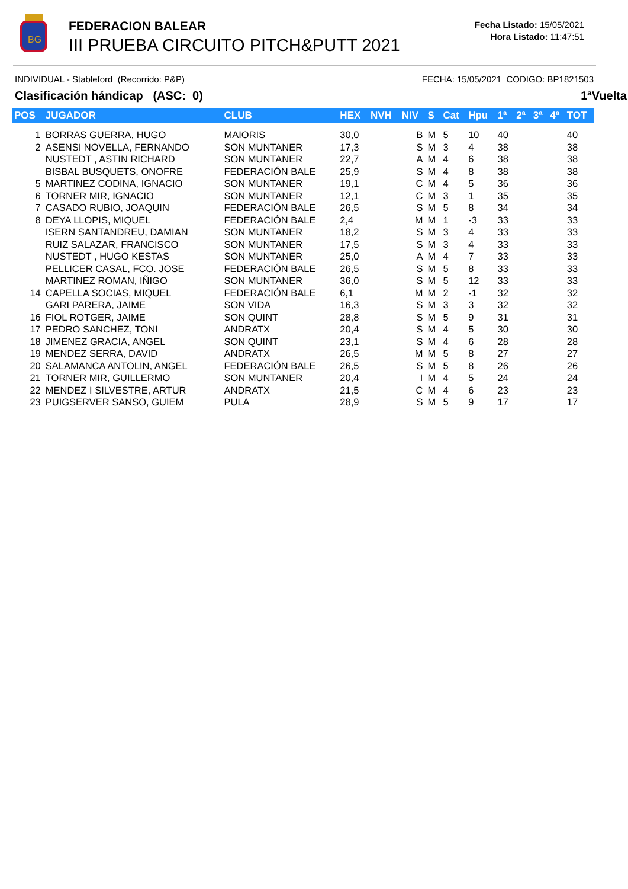BG
FEDERACION BALEAR
III PRUEBA CIRCUITO PITCH&PUTT 2021
Fecha Listado: 15/05/2021
Hora Listado: 11:47:51
INDIVIDUAL - Stableford (Recorrido: P&P) FECHA: 15/05/2021 CODIGO: BP1821503
Clasificación hándicap (ASC: 0) 1ªVuelta
| POS | JUGADOR | CLUB | HEX | NVH | NIV | S | Cat | Hpu | 1ª | 2ª | 3ª | 4ª | TOT |
| --- | --- | --- | --- | --- | --- | --- | --- | --- | --- | --- | --- | --- | --- |
| 1 | BORRAS GUERRA, HUGO | MAIORIS | 30,0 | | B | M | 5 | 10 | 40 | | | | 40 |
| 2 | ASENSI NOVELLA, FERNANDO | SON MUNTANER | 17,3 | | S | M | 3 | 4 | 38 | | | | 38 |
| | NUSTEDT , ASTIN RICHARD | SON MUNTANER | 22,7 | | A | M | 4 | 6 | 38 | | | | 38 |
| | BISBAL BUSQUETS, ONOFRE | FEDERACIÓN BALE | 25,9 | | S | M | 4 | 8 | 38 | | | | 38 |
| 5 | MARTINEZ CODINA, IGNACIO | SON MUNTANER | 19,1 | | C | M | 4 | 5 | 36 | | | | 36 |
| 6 | TORNER MIR, IGNACIO | SON MUNTANER | 12,1 | | C | M | 3 | 1 | 35 | | | | 35 |
| 7 | CASADO RUBIO, JOAQUIN | FEDERACIÓN BALE | 26,5 | | S | M | 5 | 8 | 34 | | | | 34 |
| 8 | DEYA LLOPIS, MIQUEL | FEDERACIÓN BALE | 2,4 | | M | M | 1 | -3 | 33 | | | | 33 |
| | ISERN SANTANDREU, DAMIAN | SON MUNTANER | 18,2 | | S | M | 3 | 4 | 33 | | | | 33 |
| | RUIZ SALAZAR, FRANCISCO | SON MUNTANER | 17,5 | | S | M | 3 | 4 | 33 | | | | 33 |
| | NUSTEDT , HUGO KESTAS | SON MUNTANER | 25,0 | | A | M | 4 | 7 | 33 | | | | 33 |
| | PELLICER CASAL, FCO. JOSE | FEDERACIÓN BALE | 26,5 | | S | M | 5 | 8 | 33 | | | | 33 |
| | MARTINEZ ROMAN, IÑIGO | SON MUNTANER | 36,0 | | S | M | 5 | 12 | 33 | | | | 33 |
| 14 | CAPELLA SOCIAS, MIQUEL | FEDERACIÓN BALE | 6,1 | | M | M | 2 | -1 | 32 | | | | 32 |
| | GARI PARERA, JAIME | SON VIDA | 16,3 | | S | M | 3 | 3 | 32 | | | | 32 |
| 16 | FIOL ROTGER, JAIME | SON QUINT | 28,8 | | S | M | 5 | 9 | 31 | | | | 31 |
| 17 | PEDRO SANCHEZ, TONI | ANDRATX | 20,4 | | S | M | 4 | 5 | 30 | | | | 30 |
| 18 | JIMENEZ GRACIA, ANGEL | SON QUINT | 23,1 | | S | M | 4 | 6 | 28 | | | | 28 |
| 19 | MENDEZ SERRA, DAVID | ANDRATX | 26,5 | | M | M | 5 | 8 | 27 | | | | 27 |
| 20 | SALAMANCA ANTOLIN, ANGEL | FEDERACIÓN BALE | 26,5 | | S | M | 5 | 8 | 26 | | | | 26 |
| 21 | TORNER MIR, GUILLERMO | SON MUNTANER | 20,4 | | I | M | 4 | 5 | 24 | | | | 24 |
| 22 | MENDEZ I SILVESTRE, ARTUR | ANDRATX | 21,5 | | C | M | 4 | 6 | 23 | | | | 23 |
| 23 | PUIGSERVER SANSO, GUIEM | PULA | 28,9 | | S | M | 5 | 9 | 17 | | | | 17 |